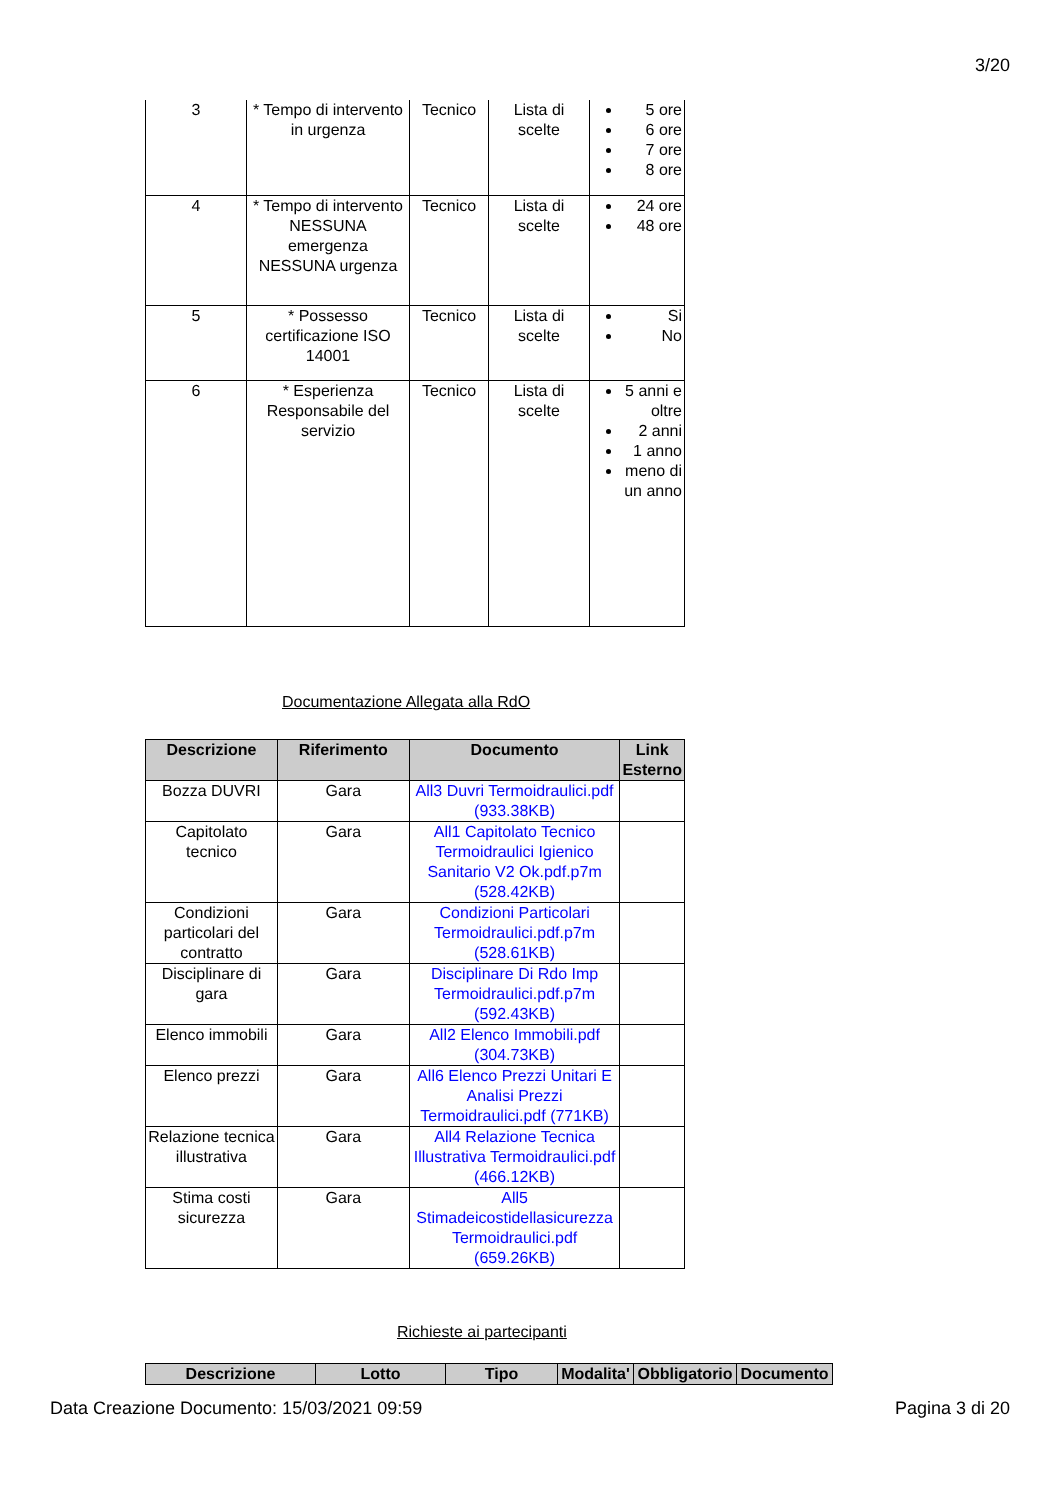3/20
| 3 | * Tempo di intervento in urgenza | Tecnico | Lista di scelte | 5 ore 6 ore 7 ore 8 ore |
| 4 | * Tempo di intervento NESSUNA emergenza NESSUNA urgenza | Tecnico | Lista di scelte | 24 ore 48 ore |
| 5 | * Possesso certificazione ISO 14001 | Tecnico | Lista di scelte | Si No |
| 6 | * Esperienza Responsabile del servizio | Tecnico | Lista di scelte | 5 anni e oltre 2 anni 1 anno meno di un anno |
Documentazione Allegata alla RdO
| Descrizione | Riferimento | Documento | Link Esterno |
| --- | --- | --- | --- |
| Bozza DUVRI | Gara | All3 Duvri Termoidraulici.pdf (933.38KB) | |
| Capitolato tecnico | Gara | All1 Capitolato Tecnico Termoidraulici Igienico Sanitario V2 Ok.pdf.p7m (528.42KB) | |
| Condizioni particolari del contratto | Gara | Condizioni Particolari Termoidraulici.pdf.p7m (528.61KB) | |
| Disciplinare di gara | Gara | Disciplinare Di Rdo Imp Termoidraulici.pdf.p7m (592.43KB) | |
| Elenco immobili | Gara | All2 Elenco Immobili.pdf (304.73KB) | |
| Elenco prezzi | Gara | All6 Elenco Prezzi Unitari E Analisi Prezzi Termoidraulici.pdf (771KB) | |
| Relazione tecnica illustrativa | Gara | All4 Relazione Tecnica Illustrativa Termoidraulici.pdf (466.12KB) | |
| Stima costi sicurezza | Gara | All5 Stimadeicostidellasicurezza Termoidraulici.pdf (659.26KB) | |
Richieste ai partecipanti
| Descrizione | Lotto | Tipo | Modalita' | Obbligatorio | Documento |
| --- | --- | --- | --- | --- | --- |
Data Creazione Documento: 15/03/2021 09:59 Pagina 3 di 20